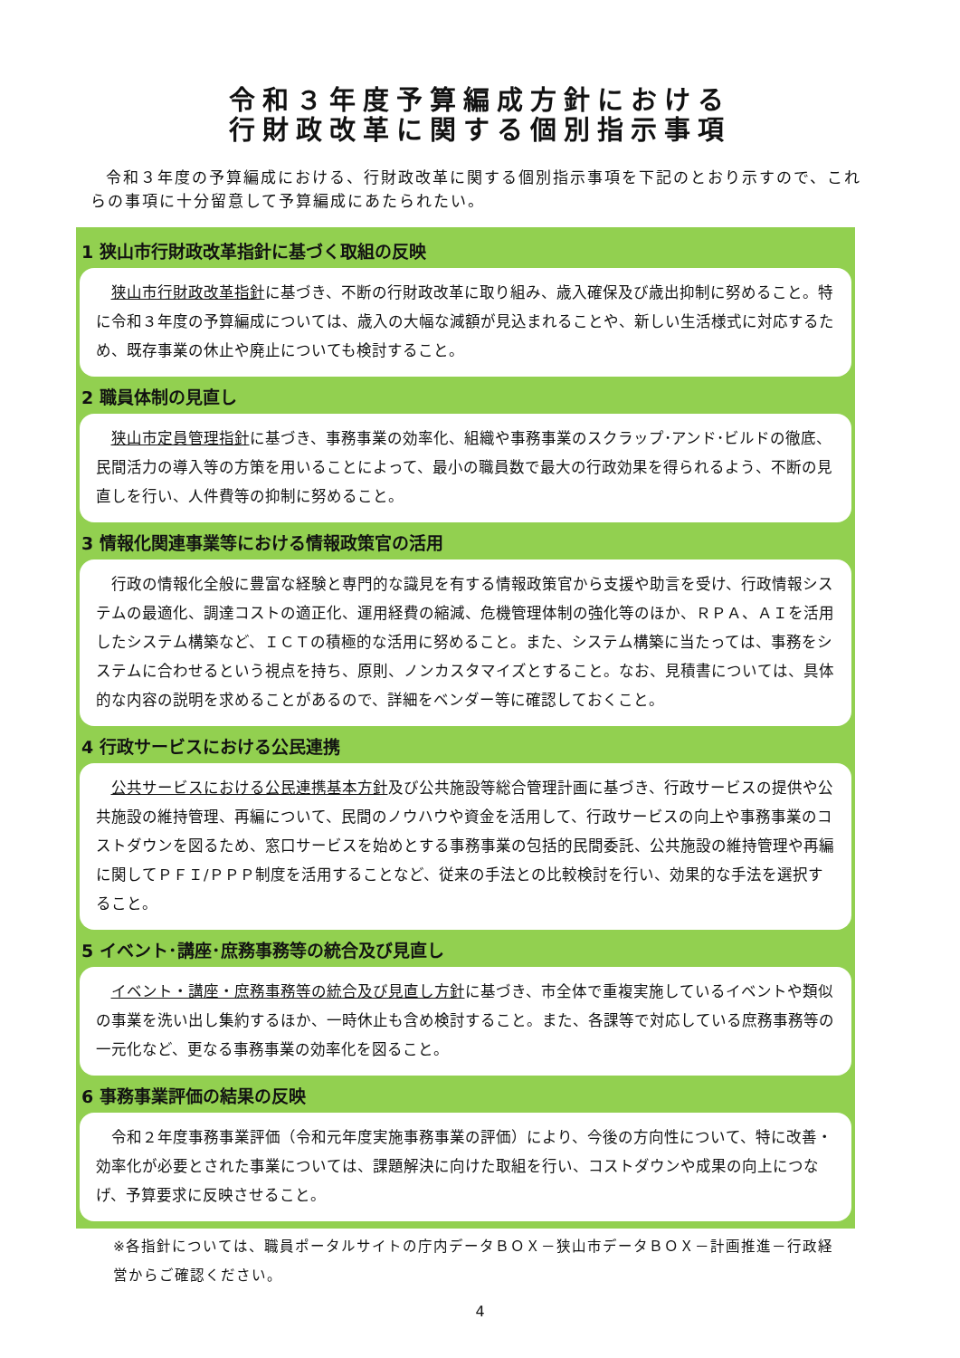令和３年度予算編成方針における
行財政改革に関する個別指示事項
令和３年度の予算編成における、行財政改革に関する個別指示事項を下記のとおり示すので、これらの事項に十分留意して予算編成にあたられたい。
1 狭山市行財政改革指針に基づく取組の反映
狭山市行財政改革指針に基づき、不断の行財政改革に取り組み、歳入確保及び歳出抑制に努めること。特に令和３年度の予算編成については、歳入の大幅な減額が見込まれることや、新しい生活様式に対応するため、既存事業の休止や廃止についても検討すること。
2 職員体制の見直し
狭山市定員管理指針に基づき、事務事業の効率化、組織や事務事業のスクラップ･アンド･ビルドの徹底、民間活力の導入等の方策を用いることによって、最小の職員数で最大の行政効果を得られるよう、不断の見直しを行い、人件費等の抑制に努めること。
3 情報化関連事業等における情報政策官の活用
行政の情報化全般に豊富な経験と専門的な識見を有する情報政策官から支援や助言を受け、行政情報システムの最適化、調達コストの適正化、運用経費の縮減、危機管理体制の強化等のほか、ＲＰＡ、ＡＩを活用したシステム構築など、ＩＣＴの積極的な活用に努めること。また、システム構築に当たっては、事務をシステムに合わせるという視点を持ち、原則、ノンカスタマイズとすること。なお、見積書については、具体的な内容の説明を求めることがあるので、詳細をベンダー等に確認しておくこと。
4 行政サービスにおける公民連携
公共サービスにおける公民連携基本方針及び公共施設等総合管理計画に基づき、行政サービスの提供や公共施設の維持管理、再編について、民間のノウハウや資金を活用して、行政サービスの向上や事務事業のコストダウンを図るため、窓口サービスを始めとする事務事業の包括的民間委託、公共施設の維持管理や再編に関してＰＦＩ/ＰＰＰ制度を活用することなど、従来の手法との比較検討を行い、効果的な手法を選択すること。
5 イベント･講座･庶務事務等の統合及び見直し
イベント・講座・庶務事務等の統合及び見直し方針に基づき、市全体で重複実施しているイベントや類似の事業を洗い出し集約するほか、一時休止も含め検討すること。また、各課等で対応している庶務事務等の一元化など、更なる事務事業の効率化を図ること。
6 事務事業評価の結果の反映
令和２年度事務事業評価（令和元年度実施事務事業の評価）により、今後の方向性について、特に改善・効率化が必要とされた事業については、課題解決に向けた取組を行い、コストダウンや成果の向上につなげ、予算要求に反映させること。
※各指針については、職員ポータルサイトの庁内データＢＯＸ－狭山市データＢＯＸ－計画推進－行政経営からご確認ください。
4